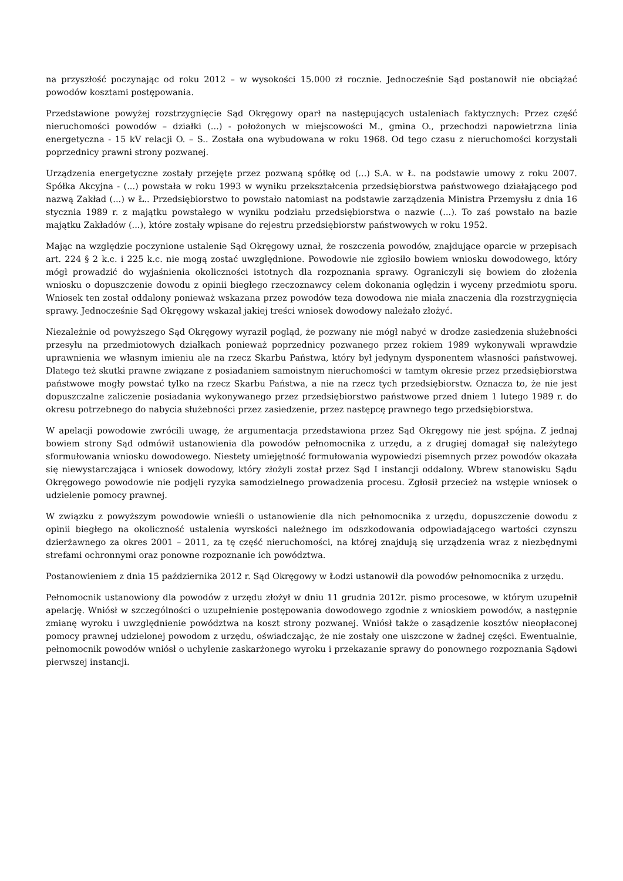na przyszłość poczynając od roku 2012 – w wysokości 15.000 zł rocznie. Jednocześnie Sąd postanowił nie obciążać powodów kosztami postępowania.
Przedstawione powyżej rozstrzygnięcie Sąd Okręgowy oparł na następujących ustaleniach faktycznych: Przez część nieruchomości powodów – działki (...) - położonych w miejscowości M., gmina O., przechodzi napowietrzna linia energetyczna - 15 kV relacji O. – S.. Została ona wybudowana w roku 1968. Od tego czasu z nieruchomości korzystali poprzednicy prawni strony pozwanej.
Urządzenia energetyczne zostały przejęte przez pozwaną spółkę od (...) S.A. w Ł. na podstawie umowy z roku 2007. Spółka Akcyjna - (...) powstała w roku 1993 w wyniku przekształcenia przedsiębiorstwa państwowego działającego pod nazwą Zakład (...) w Ł.. Przedsiębiorstwo to powstało natomiast na podstawie zarządzenia Ministra Przemysłu z dnia 16 stycznia 1989 r. z majątku powstałego w wyniku podziału przedsiębiorstwa o nazwie (...). To zaś powstało na bazie majątku Zakładów (...), które zostały wpisane do rejestru przedsiębiorstw państwowych w roku 1952.
Mając na względzie poczynione ustalenie Sąd Okręgowy uznał, że roszczenia powodów, znajdujące oparcie w przepisach art. 224 § 2 k.c. i 225 k.c. nie mogą zostać uwzględnione. Powodowie nie zgłosiło bowiem wniosku dowodowego, który mógł prowadzić do wyjaśnienia okoliczności istotnych dla rozpoznania sprawy. Ograniczyli się bowiem do złożenia wniosku o dopuszczenie dowodu z opinii biegłego rzeczoznawcy celem dokonania oględzin i wyceny przedmiotu sporu. Wniosek ten został oddalony ponieważ wskazana przez powodów teza dowodowa nie miała znaczenia dla rozstrzygnięcia sprawy. Jednocześnie Sąd Okręgowy wskazał jakiej treści wniosek dowodowy należało złożyć.
Niezależnie od powyższego Sąd Okręgowy wyraził pogląd, że pozwany nie mógł nabyć w drodze zasiedzenia służebności przesyłu na przedmiotowych działkach ponieważ poprzednicy pozwanego przez rokiem 1989 wykonywali wprawdzie uprawnienia we własnym imieniu ale na rzecz Skarbu Państwa, który był jedynym dysponentem własności państwowej. Dlatego też skutki prawne związane z posiadaniem samoistnym nieruchomości w tamtym okresie przez przedsiębiorstwa państwowe mogły powstać tylko na rzecz Skarbu Państwa, a nie na rzecz tych przedsiębiorstw. Oznacza to, że nie jest dopuszczalne zaliczenie posiadania wykonywanego przez przedsiębiorstwo państwowe przed dniem 1 lutego 1989 r. do okresu potrzebnego do nabycia służebności przez zasiedzenie, przez następcę prawnego tego przedsiębiorstwa.
W apelacji powodowie zwrócili uwagę, że argumentacja przedstawiona przez Sąd Okręgowy nie jest spójna. Z jednaj bowiem strony Sąd odmówił ustanowienia dla powodów pełnomocnika z urzędu, a z drugiej domagał się należytego sformułowania wniosku dowodowego. Niestety umiejętność formułowania wypowiedzi pisemnych przez powodów okazała się niewystarczająca i wniosek dowodowy, który złożyli został przez Sąd I instancji oddalony. Wbrew stanowisku Sądu Okręgowego powodowie nie podjęli ryzyka samodzielnego prowadzenia procesu. Zgłosił przecież na wstępie wniosek o udzielenie pomocy prawnej.
W związku z powyższym powodowie wnieśli o ustanowienie dla nich pełnomocnika z urzędu, dopuszczenie dowodu z opinii biegłego na okoliczność ustalenia wyrskości należnego im odszkodowania odpowiadającego wartości czynszu dzierżawnego za okres 2001 – 2011, za tę część nieruchomości, na której znajdują się urządzenia wraz z niezbędnymi strefami ochronnymi oraz ponowne rozpoznanie ich powództwa.
Postanowieniem z dnia 15 października 2012 r. Sąd Okręgowy w Łodzi ustanowił dla powodów pełnomocnika z urzędu.
Pełnomocnik ustanowiony dla powodów z urzędu złożył w dniu 11 grudnia 2012r. pismo procesowe, w którym uzupełnił apelację. Wniósł w szczególności o uzupełnienie postępowania dowodowego zgodnie z wnioskiem powodów, a następnie zmianę wyroku i uwzględnienie powództwa na koszt strony pozwanej. Wniósł także o zasądzenie kosztów nieopłaconej pomocy prawnej udzielonej powodom z urzędu, oświadczając, że nie zostały one uiszczone w żadnej części. Ewentualnie, pełnomocnik powodów wniósł o uchylenie zaskarżonego wyroku i przekazanie sprawy do ponownego rozpoznania Sądowi pierwszej instancji.